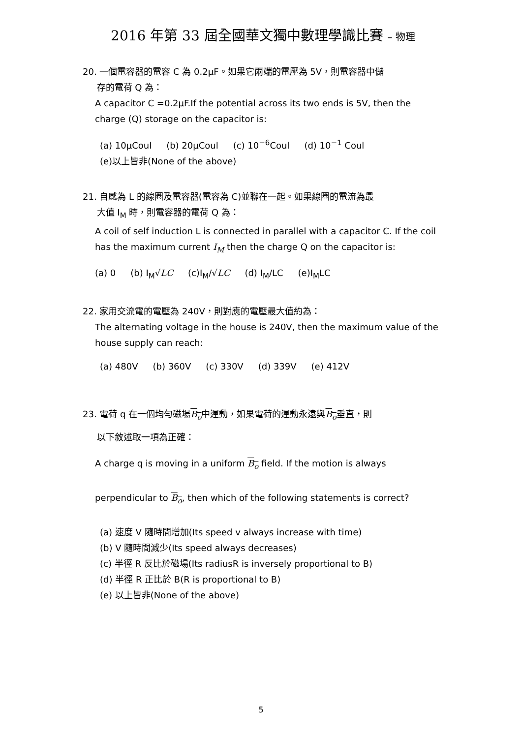2016 年第 33 屆全國華文獨中數理學識比賽 – 物理
20. 一個電容器的電容 C 為 0.2μF。如果它兩端的電壓為 5V，則電容器中儲
存的電荷 Q 為：
A capacitor C =0.2μF.If the potential across its two ends is 5V, then the charge (Q) storage on the capacitor is:
(a) 10μCoul (b) 20μCoul (c) 10<sup>−6</sup>Coul (d) 10<sup>−1</sup> Coul
(e)以上皆非(None of the above)
21. 自感為 L 的線圈及電容器(電容為 C)並聯在一起。如果線圈的電流為最
大值 I<sub>M</sub> 時，則電容器的電荷 Q 為：
A coil of self induction L is connected in parallel with a capacitor C. If the coil has the maximum current I<sub>M</sub> then the charge Q on the capacitor is:
(a) 0 (b) I<sub>M</sub>√LC (c)I<sub>M</sub>/√LC (d) I<sub>M</sub>/LC (e)I<sub>M</sub>LC
22. 家用交流電的電壓為 240V，則對應的電壓最大值約為：
The alternating voltage in the house is 240V, then the maximum value of the house supply can reach:
(a) 480V (b) 360V (c) 330V (d) 339V (e) 412V
23. 電荷 q 在一個均勻磁場B<sub>o</sub>中運動，如果電荷的運動永遠與B<sub>o</sub>垂直，則
以下敘述取一項為正確：
A charge q is moving in a uniform B<sub>o</sub> field. If the motion is always perpendicular to B<sub>o</sub>, then which of the following statements is correct?
(a) 速度 V 隨時間增加(Its speed v always increase with time)
(b) V 隨時間減少(Its speed always decreases)
(c) 半徑 R 反比於磁場(Its radiusR is inversely proportional to B)
(d) 半徑 R 正比於 B(R is proportional to B)
(e) 以上皆非(None of the above)
5